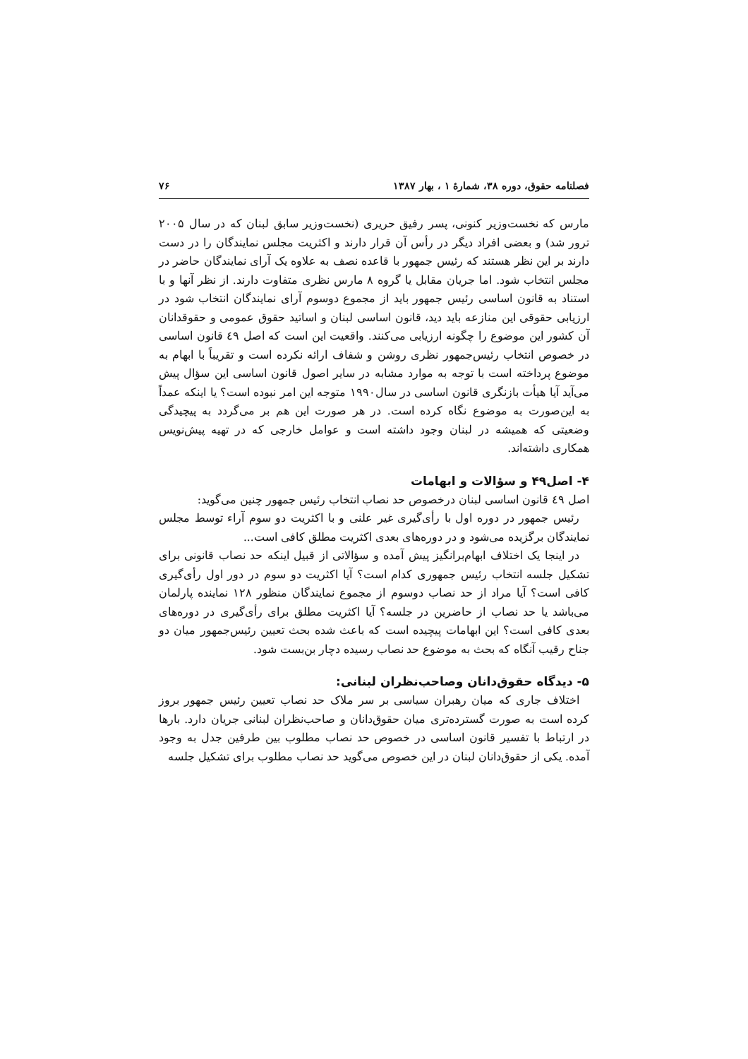فصلنامه حقوق، دوره ۳۸، شمارهٔ ۱ ، بهار ۱۳۸۷ ۷۶
مارس که نخست‌وزیر کنونی، پسر رفیق حریری (نخست‌وزیر سابق لبنان که در سال ۲۰۰۵ ترور شد) و بعضی افراد دیگر در رأس آن قرار دارند و اکثریت مجلس نمایندگان را در دست دارند بر این نظر هستند که رئیس جمهور با قاعده نصف به علاوه یک آرای نمایندگان حاضر در مجلس انتخاب شود. اما جریان مقابل یا گروه ۸ مارس نظری متفاوت دارند. از نظر آنها و با استناد به قانون اساسی رئیس جمهور باید از مجموع دوسوم آرای نمایندگان انتخاب شود در ارزیابی حقوقی این منازعه باید دید، قانون اساسی لبنان و اساتید حقوق عمومی و حقوقدانان آن کشور این موضوع را چگونه ارزیابی می‌کنند. واقعیت این است که اصل ٤٩ قانون اساسی در خصوص انتخاب رئیس‌جمهور نظری روشن و شفاف ارائه نکرده است و تقریباً با ابهام به موضوع پرداخته است با توجه به موارد مشابه در سایر اصول قانون اساسی این سؤال پیش می‌آید آیا هیأت بازنگری قانون اساسی در سال۱۹۹۰ متوجه این امر نبوده است؟ یا اینکه عمداً به این‌صورت به موضوع نگاه کرده است. در هر صورت این هم بر می‌گردد به پیچیدگی وضعیتی که همیشه در لبنان وجود داشته است و عوامل خارجی که در تهیه پیش‌نویس همکاری داشته‌اند.
۴- اصل۴۹ و سؤالات و ابهامات
اصل ٤٩ قانون اساسی لبنان درخصوص حد نصاب انتخاب رئیس جمهور چنین می‌گوید:
رئیس جمهور در دوره اول با رأی‌گیری غیر علنی و با اکثریت دو سوم آراء توسط مجلس نمایندگان برگزیده می‌شود و در دوره‌های بعدی اکثریت مطلق کافی است...
در اینجا یک اختلاف ابهام‌برانگیز پیش آمده و سؤالاتی از قبیل اینکه حد نصاب قانونی برای تشکیل جلسه انتخاب رئیس جمهوری کدام است؟ آیا اکثریت دو سوم در دور اول رأی‌گیری کافی است؟ آیا مراد از حد نصاب دوسوم از مجموع نمایندگان منظور ۱۲۸ نماینده پارلمان می‌باشد یا حد نصاب از حاضرین در جلسه؟ آیا اکثریت مطلق برای رأی‌گیری در دوره‌های بعدی کافی است؟ این ابهامات پیچیده است که باعث شده بحث تعیین رئیس‌جمهور میان دو جناح رقیب آنگاه که بحث به موضوع حد نصاب رسیده دچار بن‌بست شود.
۵- دیدگاه حقوق‌دانان وصاحب‌نظران لبنانی:
اختلاف جاری که میان رهبران سیاسی بر سر ملاک حد نصاب تعیین رئیس جمهور بروز کرده است به صورت گسترده‌تری میان حقوق‌دانان و صاحب‌نظران لبنانی جریان دارد. بارها در ارتباط با تفسیر قانون اساسی در خصوص حد نصاب مطلوب بین طرفین جدل به وجود آمده. یکی از حقوق‌دانان لبنان در این خصوص می‌گوید حد نصاب مطلوب برای تشکیل جلسه